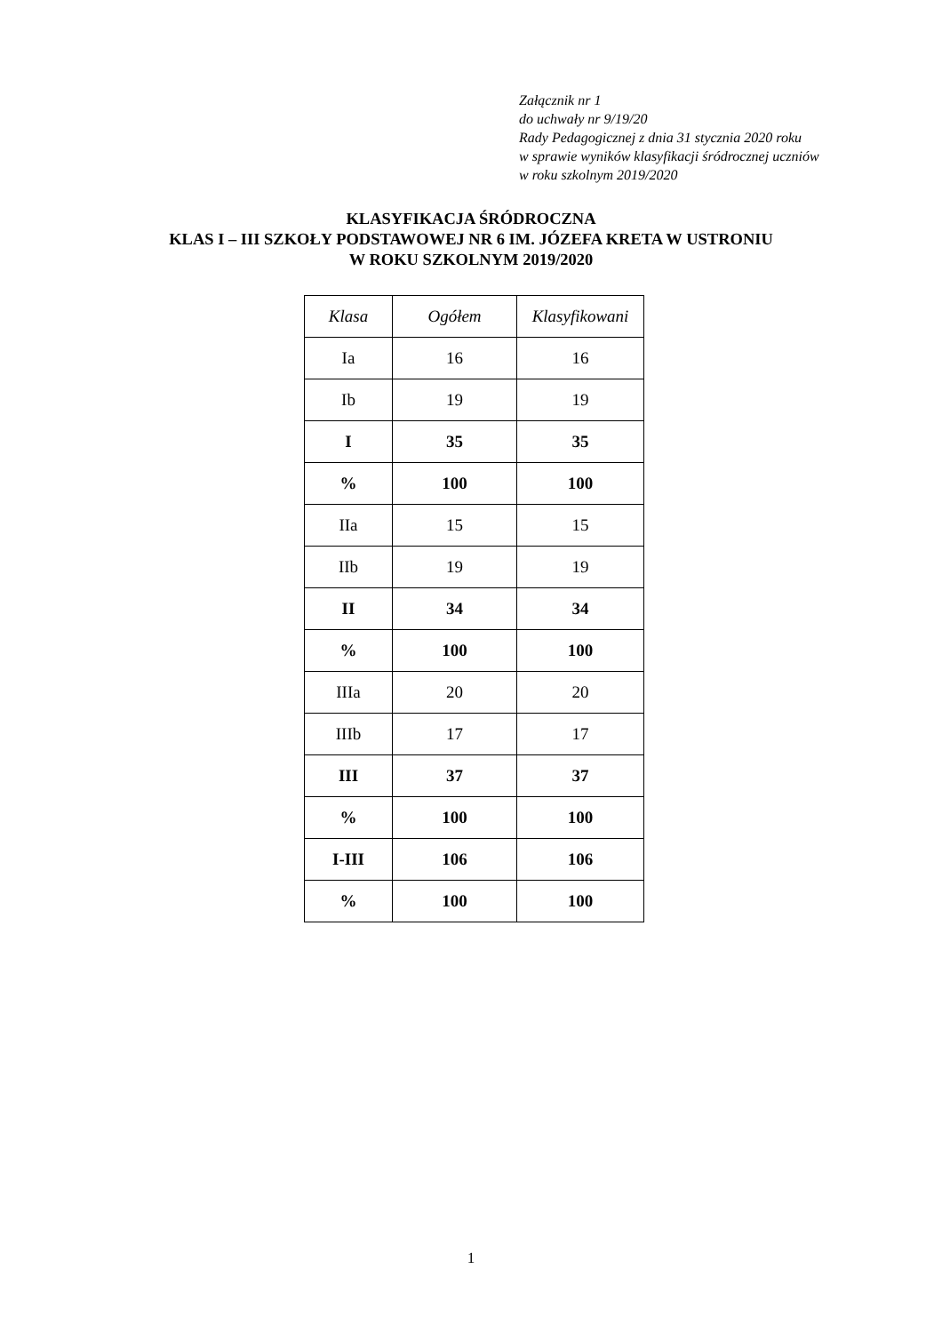Załącznik nr 1
do uchwały nr 9/19/20
Rady Pedagogicznej z dnia 31 stycznia 2020 roku
w sprawie wyników klasyfikacji śródrocznej uczniów
w roku szkolnym 2019/2020
KLASYFIKACJA ŚRÓDROCZNA
KLAS I – III SZKOŁY PODSTAWOWEJ NR 6 IM. JÓZEFA KRETA W USTRONIU
W ROKU SZKOLNYM 2019/2020
| Klasa | Ogółem | Klasyfikowani |
| --- | --- | --- |
| Ia | 16 | 16 |
| Ib | 19 | 19 |
| I | 35 | 35 |
| % | 100 | 100 |
| IIa | 15 | 15 |
| IIb | 19 | 19 |
| II | 34 | 34 |
| % | 100 | 100 |
| IIIa | 20 | 20 |
| IIIb | 17 | 17 |
| III | 37 | 37 |
| % | 100 | 100 |
| I-III | 106 | 106 |
| % | 100 | 100 |
1